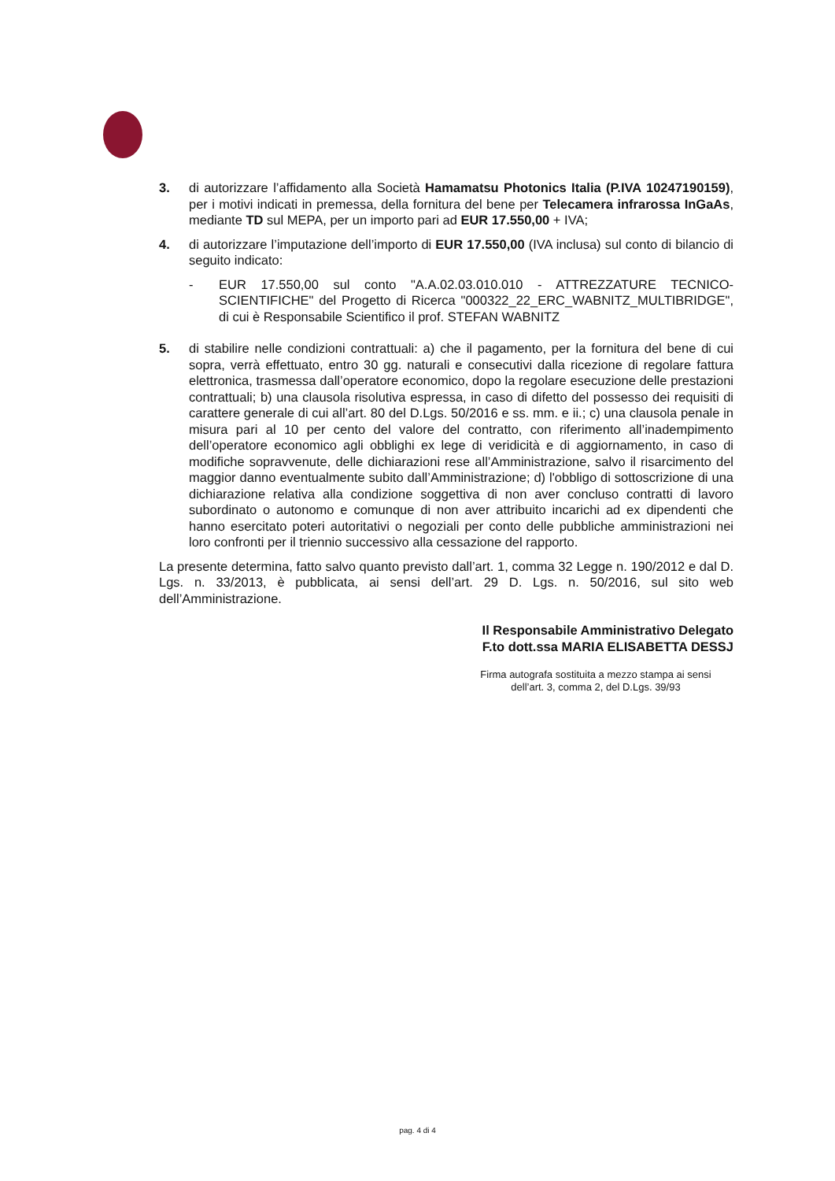3. di autorizzare l’affidamento alla Società Hamamatsu Photonics Italia (P.IVA 10247190159), per i motivi indicati in premessa, della fornitura del bene per Telecamera infrarossa InGaAs, mediante TD sul MEPA, per un importo pari ad EUR 17.550,00 + IVA;
4. di autorizzare l’imputazione dell’importo di EUR 17.550,00 (IVA inclusa) sul conto di bilancio di seguito indicato:
- EUR 17.550,00 sul conto "A.A.02.03.010.010 - ATTREZZATURE TECNICO-SCIENTIFICHE" del Progetto di Ricerca "000322_22_ERC_WABNITZ_MULTIBRIDGE", di cui è Responsabile Scientifico il prof. STEFAN WABNITZ
5. di stabilire nelle condizioni contrattuali: a) che il pagamento, per la fornitura del bene di cui sopra, verrà effettuato, entro 30 gg. naturali e consecutivi dalla ricezione di regolare fattura elettronica, trasmessa dall’operatore economico, dopo la regolare esecuzione delle prestazioni contrattuali; b) una clausola risolutiva espressa, in caso di difetto del possesso dei requisiti di carattere generale di cui all’art. 80 del D.Lgs. 50/2016 e ss. mm. e ii.; c) una clausola penale in misura pari al 10 per cento del valore del contratto, con riferimento all’inadempimento dell’operatore economico agli obblighi ex lege di veridicità e di aggiornamento, in caso di modifiche sopravvenute, delle dichiarazioni rese all’Amministrazione, salvo il risarcimento del maggior danno eventualmente subito dall’Amministrazione; d) l'obbligo di sottoscrizione di una dichiarazione relativa alla condizione soggettiva di non aver concluso contratti di lavoro subordinato o autonomo e comunque di non aver attribuito incarichi ad ex dipendenti che hanno esercitato poteri autoritativi o negoziali per conto delle pubbliche amministrazioni nei loro confronti per il triennio successivo alla cessazione del rapporto.
La presente determina, fatto salvo quanto previsto dall’art. 1, comma 32 Legge n. 190/2012 e dal D. Lgs. n. 33/2013, è pubblicata, ai sensi dell’art. 29 D. Lgs. n. 50/2016, sul sito web dell’Amministrazione.
Il Responsabile Amministrativo Delegato
F.to dott.ssa MARIA ELISABETTA DESSJ
Firma autografa sostituita a mezzo stampa ai sensi
dell’art. 3, comma 2, del D.Lgs. 39/93
pag. 4 di 4